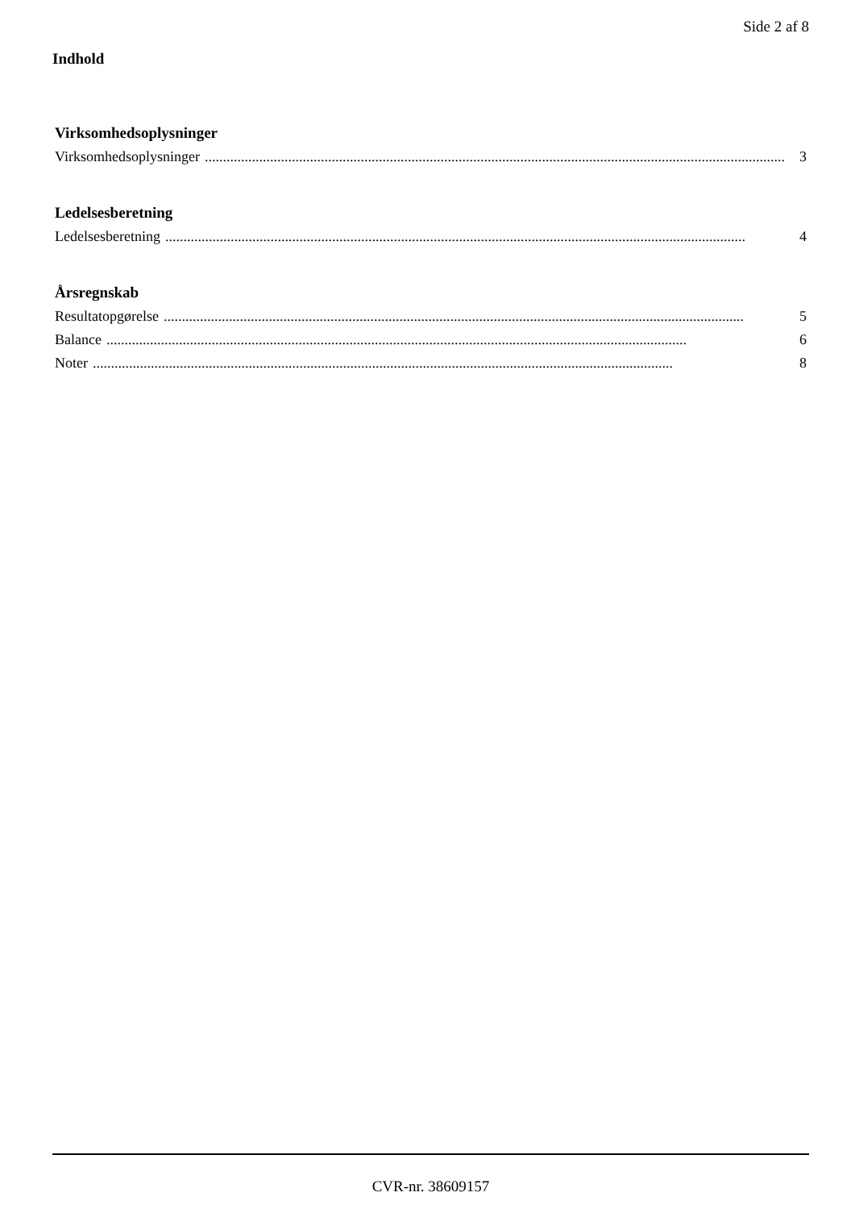Side 2 af 8
Indhold
Virksomhedsoplysninger
Virksomhedsoplysninger................................................................................................................................................................ 3
Ledelsesberetning
Ledelsesberetning................................................................................................................................................................ 4
Årsregnskab
Resultatopgørelse................................................................................................................................................................ 5
Balance................................................................................................................................................................ 6
Noter................................................................................................................................................................ 8
CVR-nr. 38609157